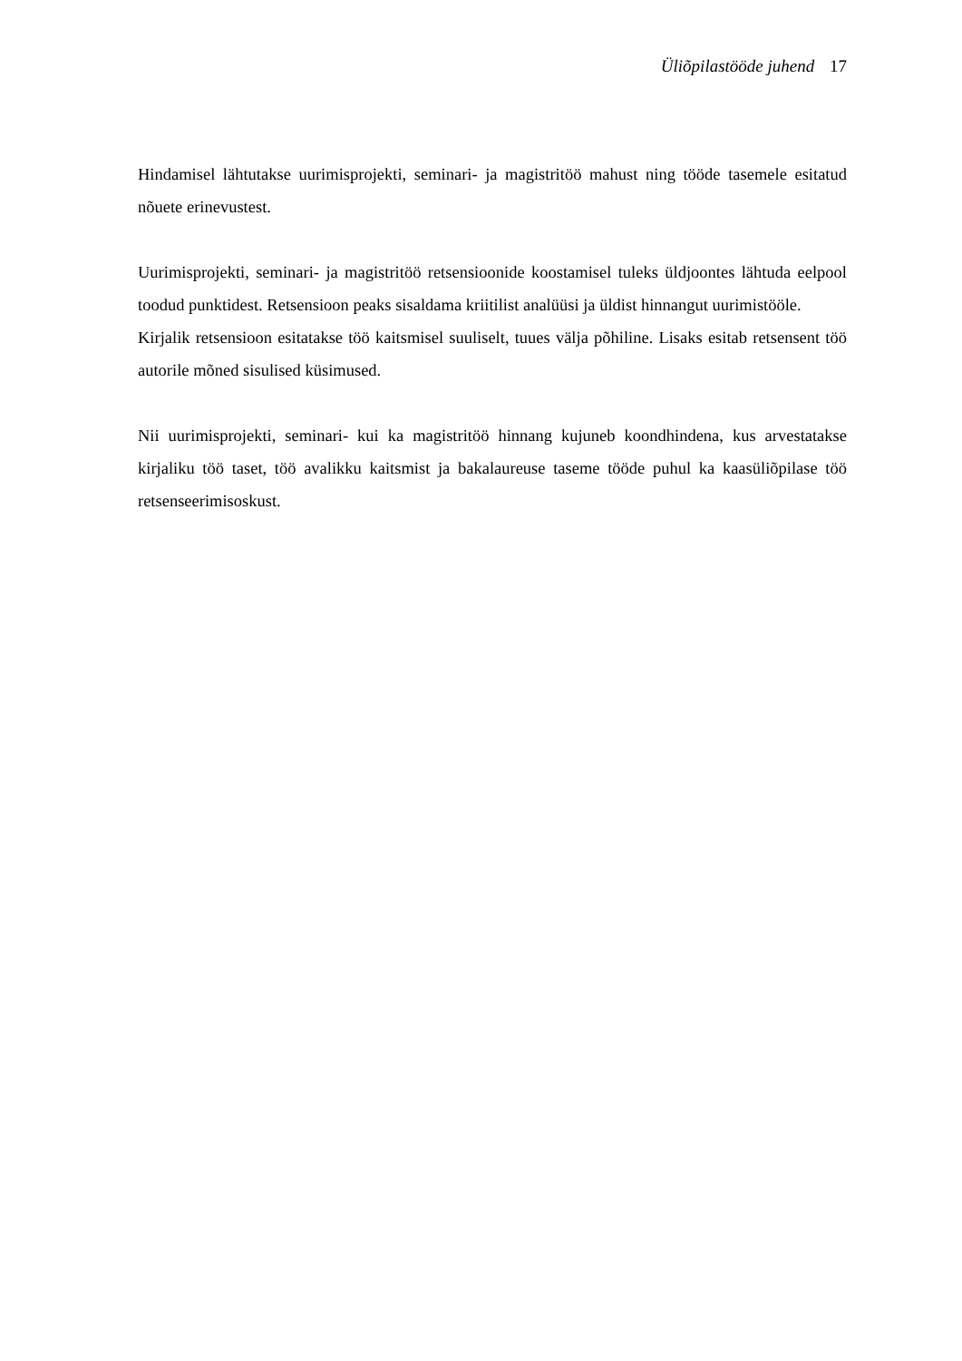Üliõpilastööde juhend 17
Hindamisel lähtutakse uurimisprojekti, seminari- ja magistritöö mahust ning tööde tasemele esitatud nõuete erinevustest.
Uurimisprojekti, seminari- ja magistritöö retsensioonide koostamisel tuleks üldjoontes lähtuda eelpool toodud punktidest. Retsensioon peaks sisaldama kriitilist analüüsi ja üldist hinnangut uurimistööle.
Kirjalik retsensioon esitatakse töö kaitsmisel suuliselt, tuues välja põhiline. Lisaks esitab retsensent töö autorile mõned sisulised küsimused.
Nii uurimisprojekti, seminari- kui ka magistritöö hinnang kujuneb koondhindena, kus arvestatakse kirjaliku töö taset, töö avalikku kaitsmist ja bakalaureuse taseme tööde puhul ka kaasüliõpilase töö retsenseerimisoskust.